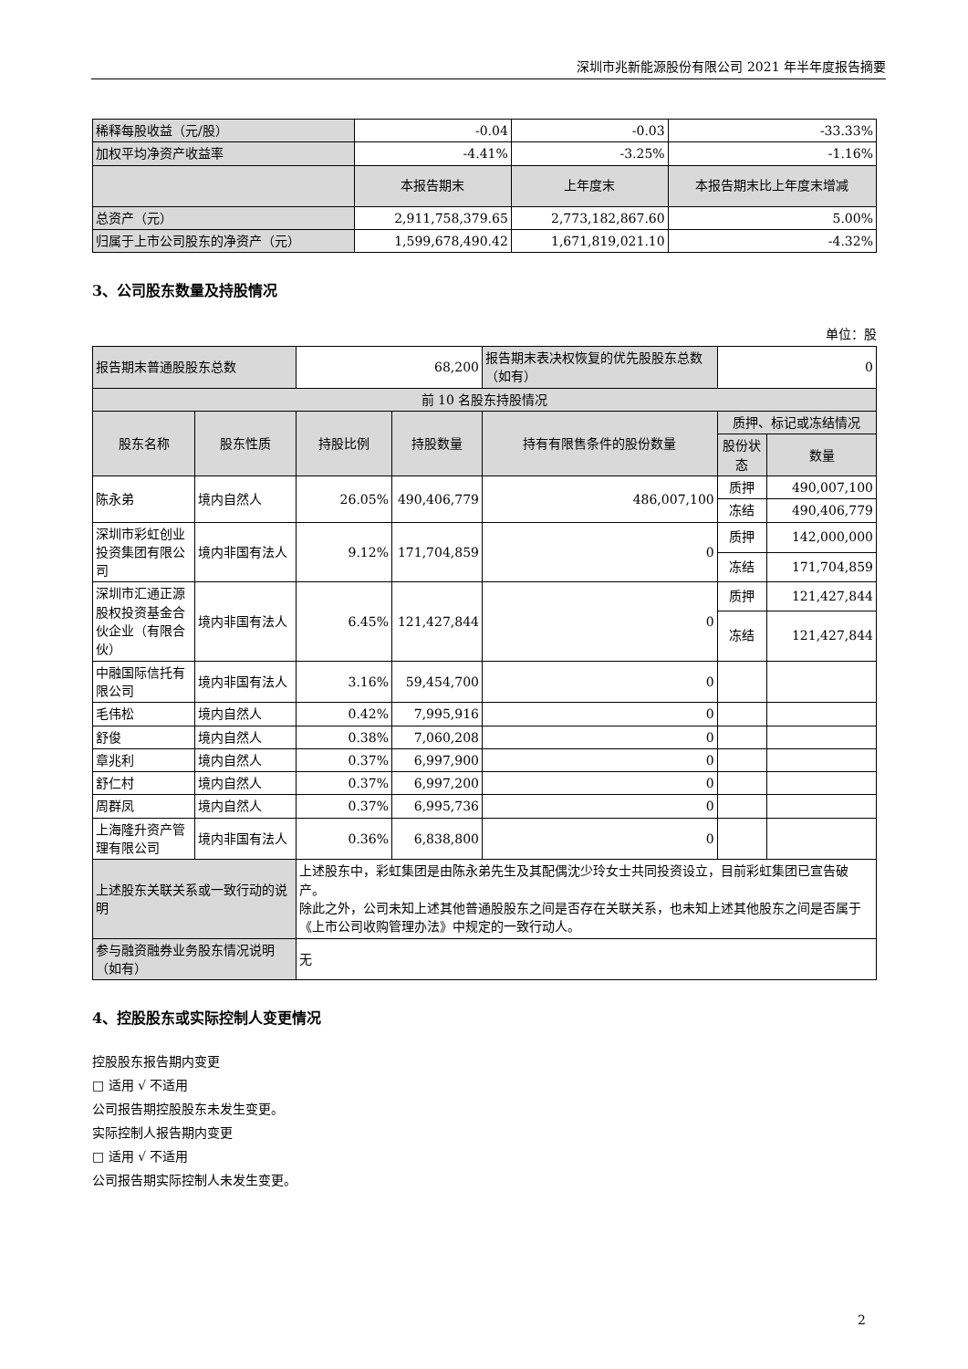深圳市兆新能源股份有限公司 2021 年半年度报告摘要
| 稀释每股收益（元/股） | -0.04 | -0.03 | -33.33% |
| 加权平均净资产收益率 | -4.41% | -3.25% | -1.16% |
| | 本报告期末 | 上年度末 | 本报告期末比上年度末增减 |
| 总资产（元） | 2,911,758,379.65 | 2,773,182,867.60 | 5.00% |
| 归属于上市公司股东的净资产（元） | 1,599,678,490.42 | 1,671,819,021.10 | -4.32% |
3、公司股东数量及持股情况
单位：股
| 报告期末普通股股东总数 | | 68,200 | | 报告期末表决权恢复的优先股股东总数（如有） | 0 | |
| 前 10 名股东持股情况 | | | | | | |
| 股东名称 | 股东性质 | 持股比例 | 持股数量 | 持有有限售条件的股份数量 | 质押、标记或冻结情况 | |
| | | | | | 股份状态 | 数量 |
| 陈永弟 | 境内自然人 | 26.05% | 490,406,779 | 486,007,100 | 质押 | 490,007,100 |
| | | | | | 冻结 | 490,406,779 |
| 深圳市彩虹创业投资集团有限公司 | 境内非国有法人 | 9.12% | 171,704,859 | 0 | 质押 | 142,000,000 |
| | | | | | 冻结 | 171,704,859 |
| 深圳市汇通正源股权投资基金合伙企业（有限合伙） | 境内非国有法人 | 6.45% | 121,427,844 | 0 | 质押 | 121,427,844 |
| | | | | | 冻结 | 121,427,844 |
| 中融国际信托有限公司 | 境内非国有法人 | 3.16% | 59,454,700 | 0 | | |
| 毛伟松 | 境内自然人 | 0.42% | 7,995,916 | 0 | | |
| 舒俊 | 境内自然人 | 0.38% | 7,060,208 | 0 | | |
| 章兆利 | 境内自然人 | 0.37% | 6,997,900 | 0 | | |
| 舒仁村 | 境内自然人 | 0.37% | 6,997,200 | 0 | | |
| 周群凤 | 境内自然人 | 0.37% | 6,995,736 | 0 | | |
| 上海隆升资产管理有限公司 | 境内非国有法人 | 0.36% | 6,838,800 | 0 | | |
| 上述股东关联关系或一致行动的说明 | | 上述股东中，彩虹集团是由陈永弟先生及其配偶沈少玲女士共同投资设立，目前彩虹集团已宣告破产。 除此之外，公司未知上述其他普通股股东之间是否存在关联关系，也未知上述其他股东之间是否属于《上市公司收购管理办法》中规定的一致行动人。 | | | | |
| 参与融资融券业务股东情况说明（如有） | | 无 | | | | |
4、控股股东或实际控制人变更情况
控股股东报告期内变更
□ 适用 √ 不适用
公司报告期控股股东未发生变更。
实际控制人报告期内变更
□ 适用 √ 不适用
公司报告期实际控制人未发生变更。
2